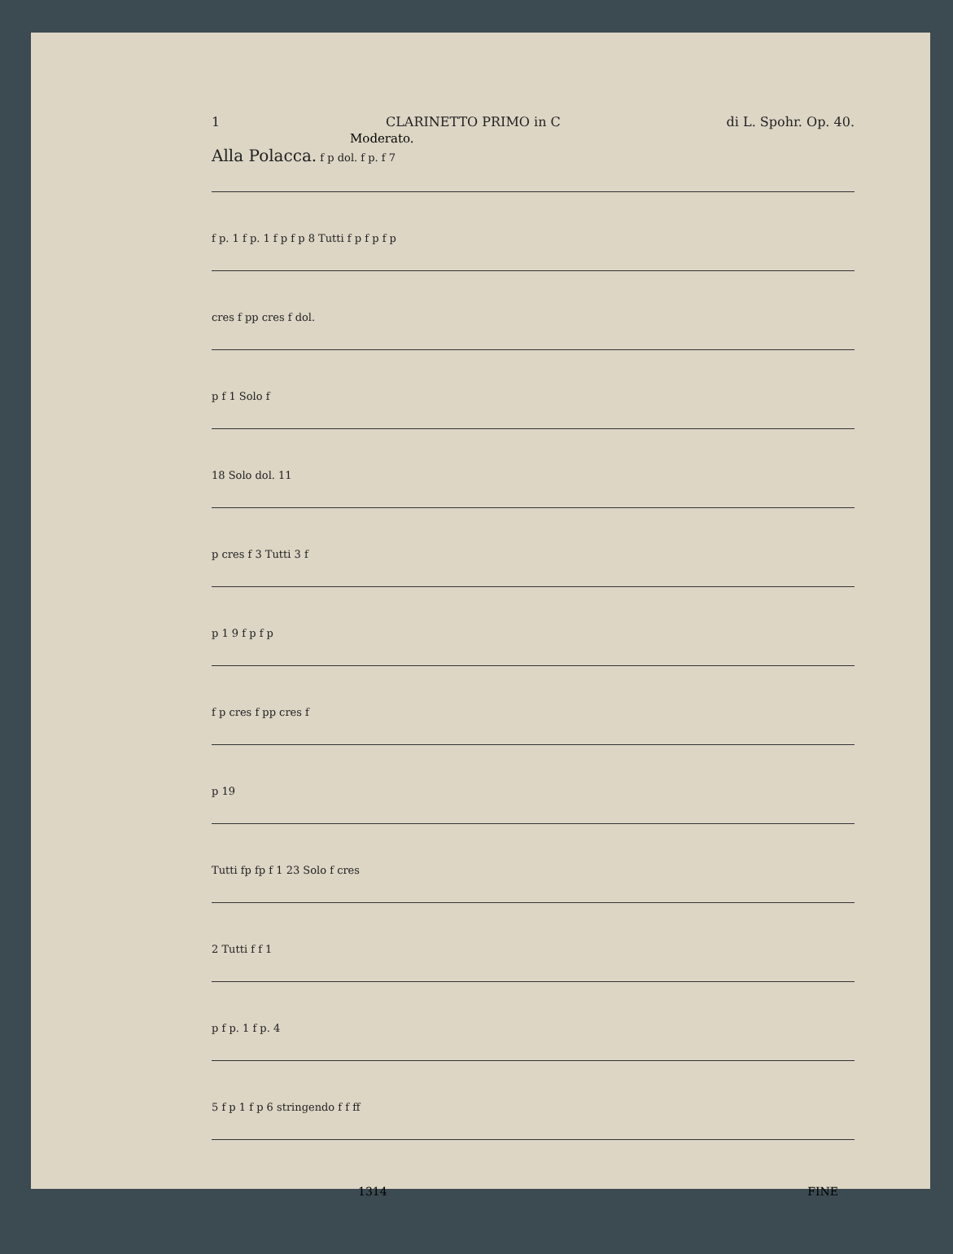1 CLARINETTO PRIMO in C di L. Spohr. Op. 40.
Moderato.
Alla Polacca. f p dol. f p. f 7
f p. 1 f p. 1 f p f p 8 Tutti f p f p f p
cres f pp cres f dol.
p f 1 Solo f
18 Solo dol. 11
p cres f 3 Tutti 3 f
p 1 9 f p f p
f p cres f pp cres f
p 19
Tutti fp fp f 1 23 Solo f cres
2 Tutti f f 1
p f p. 1 f p. 4
5 f p 1 f p 6 stringendo f f ff
1314 FINE